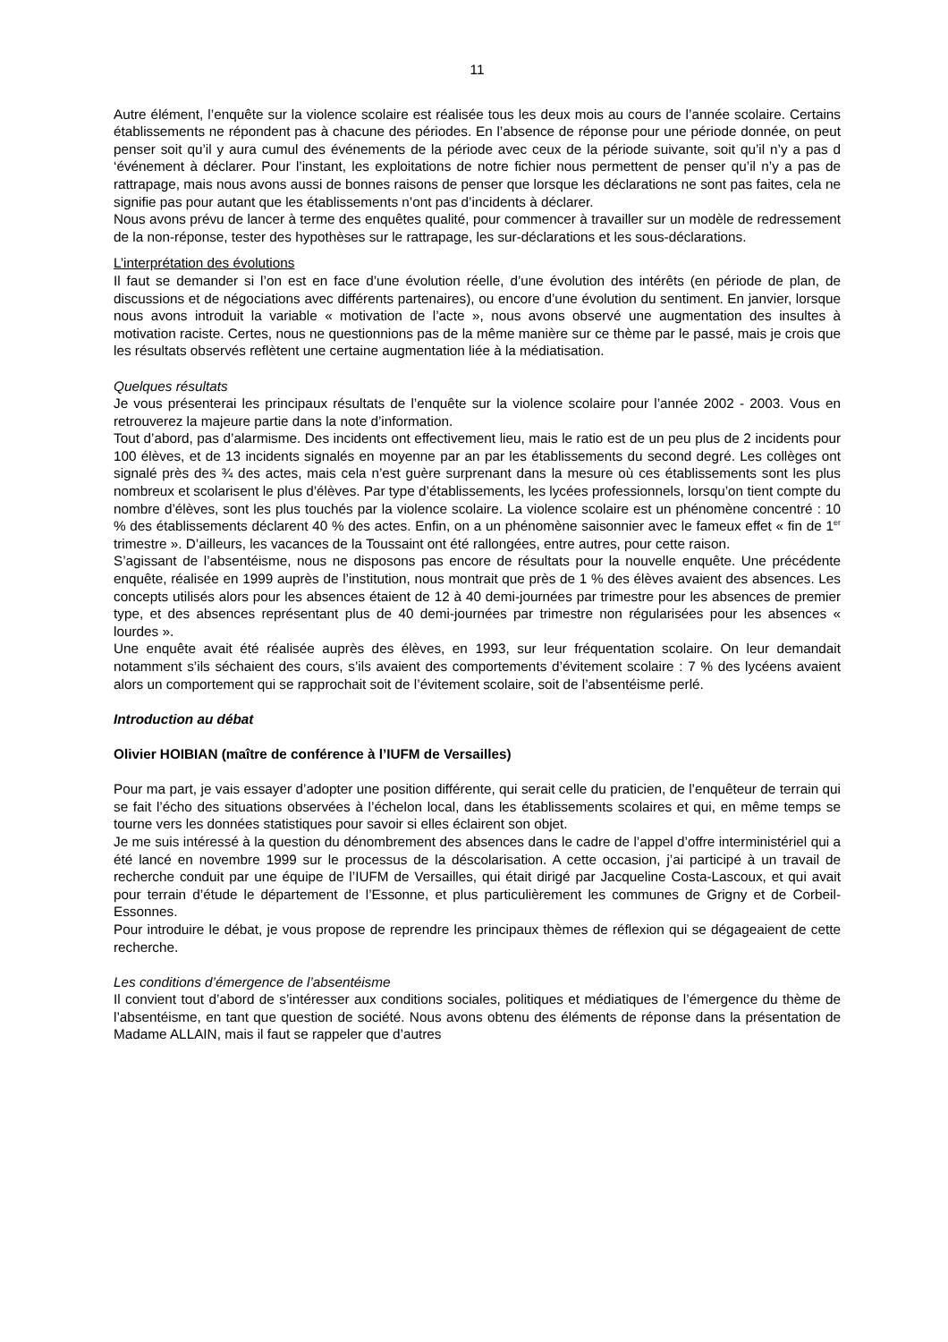11
Autre élément, l’enquête sur la violence scolaire est réalisée tous les deux mois au cours de l’année scolaire. Certains établissements ne répondent pas à chacune des périodes. En l’absence de réponse pour une période donnée, on peut penser soit qu’il y aura cumul des événements de la période avec ceux de la période suivante, soit qu’il n’y a pas d ‘événement à déclarer. Pour l’instant, les exploitations de notre fichier nous permettent de penser qu’il n’y a pas de rattrapage, mais nous avons aussi de bonnes raisons de penser que lorsque les déclarations ne sont pas faites, cela ne signifie pas pour autant que les établissements n’ont pas d’incidents à déclarer.
Nous avons prévu de lancer à terme des enquêtes qualité, pour commencer à travailler sur un modèle de redressement de la non-réponse, tester des hypothèses sur le rattrapage, les sur-déclarations et les sous-déclarations.
L’interprétation des évolutions
Il faut se demander si l’on est en face d’une évolution réelle, d’une évolution des intérêts (en période de plan, de discussions et de négociations avec différents partenaires), ou encore d’une évolution du sentiment. En janvier, lorsque nous avons introduit la variable « motivation de l’acte », nous avons observé une augmentation des insultes à motivation raciste. Certes, nous ne questionnions pas de la même manière sur ce thème par le passé, mais je crois que les résultats observés reflètent une certaine augmentation liée à la médiatisation.
Quelques résultats
Je vous présenterai les principaux résultats de l’enquête sur la violence scolaire pour l’année 2002 - 2003. Vous en retrouverez la majeure partie dans la note d’information.
Tout d’abord, pas d’alarmisme. Des incidents ont effectivement lieu, mais le ratio est de un peu plus de 2 incidents pour 100 élèves, et de 13 incidents signalés en moyenne par an par les établissements du second degré. Les collèges ont signalé près des ¾ des actes, mais cela n’est guère surprenant dans la mesure où ces établissements sont les plus nombreux et scolarisent le plus d’élèves. Par type d’établissements, les lycées professionnels, lorsqu’on tient compte du nombre d’élèves, sont les plus touchés par la violence scolaire. La violence scolaire est un phénomène concentré : 10 % des établissements déclarent 40 % des actes. Enfin, on a un phénomène saisonnier avec le fameux effet « fin de 1<sup>er</sup> trimestre ». D’ailleurs, les vacances de la Toussaint ont été rallongées, entre autres, pour cette raison.
S’agissant de l’absentéisme, nous ne disposons pas encore de résultats pour la nouvelle enquête. Une précédente enquête, réalisée en 1999 auprès de l’institution, nous montrait que près de 1 % des élèves avaient des absences. Les concepts utilisés alors pour les absences étaient de 12 à 40 demi-journées par trimestre pour les absences de premier type, et des absences représentant plus de 40 demi-journées par trimestre non régularisées pour les absences « lourdes ».
Une enquête avait été réalisée auprès des élèves, en 1993, sur leur fréquentation scolaire. On leur demandait notamment s’ils séchaient des cours, s’ils avaient des comportements d’évitement scolaire : 7 % des lycéens avaient alors un comportement qui se rapprochait soit de l’évitement scolaire, soit de l’absentéisme perlé.
Introduction au débat
Olivier HOIBIAN (maître de conférence à l’IUFM de Versailles)
Pour ma part, je vais essayer d’adopter une position différente, qui serait celle du praticien, de l’enquêteur de terrain qui se fait l’écho des situations observées à l’échelon local, dans les établissements scolaires et qui, en même temps se tourne vers les données statistiques pour savoir si elles éclairent son objet.
Je me suis intéressé à la question du dénombrement des absences dans le cadre de l’appel d’offre interministériel qui a été lancé en novembre 1999 sur le processus de la déscolarisation. A cette occasion, j’ai participé à un travail de recherche conduit par une équipe de l’IUFM de Versailles, qui était dirigé par Jacqueline Costa-Lascoux, et qui avait pour terrain d’étude le département de l’Essonne, et plus particulièrement les communes de Grigny et de Corbeil-Essonnes.
Pour introduire le débat, je vous propose de reprendre les principaux thèmes de réflexion qui se dégageaient de cette recherche.
Les conditions d’émergence de l’absentéisme
Il convient tout d’abord de s’intéresser aux conditions sociales, politiques et médiatiques de l’émergence du thème de l’absentéisme, en tant que question de société. Nous avons obtenu des éléments de réponse dans la présentation de Madame ALLAIN, mais il faut se rappeler que d’autres